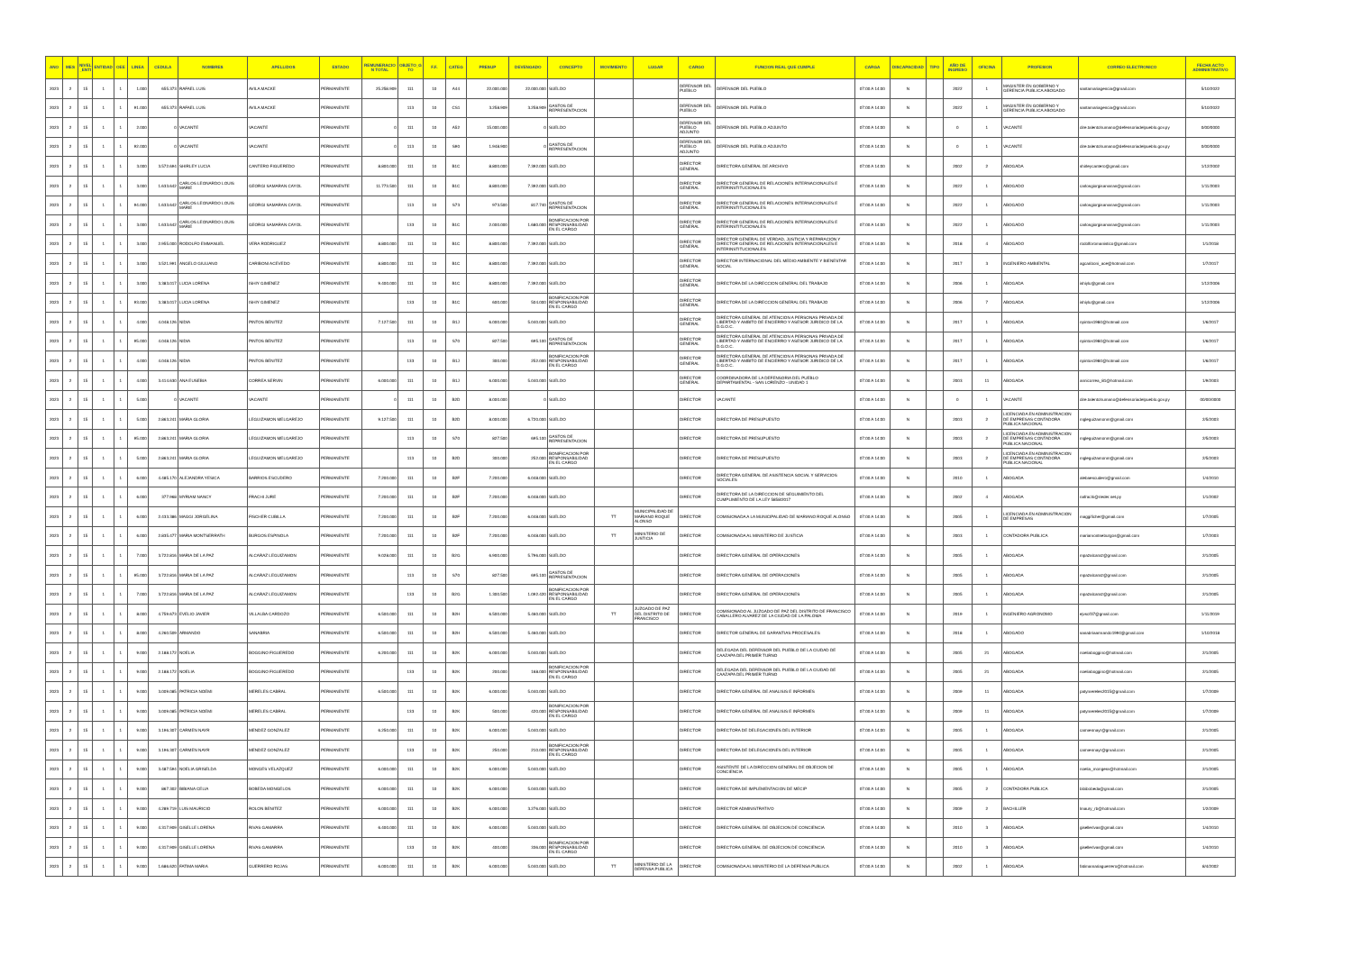| ANO | MES | NIVEL _ENTI | ENTIDAD | OEE | LINEA | CEDULA | NOMBRES | APELLIDOS | ESTADO | REMUNERACIO N TOTAL | OBJETO_G TO | F.F. | CATEG | PRESUP | DEVENGADO | CONCEPTO | MOVIMIENTO | LUGAR | CARGO | FUNCION REAL QUE CUMPLE | CARGA | DISCAPACIDAD | TIPO | AÑO DE INGRESO | OFICINA | PROFESION | CORREO ELECTRONICO | FECHA ACTO ADMINISTRATIVO |
| --- | --- | --- | --- | --- | --- | --- | --- | --- | --- | --- | --- | --- | --- | --- | --- | --- | --- | --- | --- | --- | --- | --- | --- | --- | --- | --- | --- | --- |
| 2023 | 2 | 15 | 1 | 1 | 1.000 | 655.373 | RAFAEL LUIS | AVILA MACKE | PERMANENTE | 25.258.909 | 111 | 10 | A44 | 22.000.000 | 22.000.000 | SUELDO | | | DEFENSOR DEL PUEBLO | DEFENSOR DEL PUEBLO | 07:00 A 14:00 | N | | 2022 | 1 | MAGISTER EN GOBIERNO Y GERENCIA PUBLICA ABOGADO | santamariagencia@gmail.com | 5/10/2022 |
| 2023 | 2 | 15 | 1 | 1 | 91.000 | 655.373 | RAFAEL LUIS | AVILA MACKE | PERMANENTE | | 113 | 10 | CS1 | 3.258.909 | 3.258.909 | GASTOS DE REPRESENTACION | | | DEFENSOR DEL PUEBLO | DEFENSOR DEL PUEBLO | 07:00 A 14:00 | N | | 2022 | 1 | MAGISTER EN GOBIERNO Y GERENCIA PUBLICA ABOGADO | santamariagencia@gmail.com | 5/10/2022 |
| 2023 | 2 | 15 | 1 | 1 | 2.000 | 0 | VACANTE | VACANTE | PERMANENTE | 0 | 111 | 10 | A52 | 15.000.000 | 0 | SUELDO | | | DEFENSOR DEL PUEBLO ADJUNTO | DEFENSOR DEL PUEBLO ADJUNTO | 07:00 A 14:00 | N | | 0 | 1 | VACANTE | dire.talentohumano@defensoriadelpueblo.gov.py | 0/00/0000 |
| 2023 | 2 | 15 | 1 | 1 | 92.000 | 0 | VACANTE | VACANTE | PERMANENTE | 0 | 113 | 10 | S90 | 1.948.900 | 0 | GASTOS DE REPRESENTACION | | | DEFENSOR DEL PUEBLO ADJUNTO | DEFENSOR DEL PUEBLO ADJUNTO | 07:00 A 14:00 | N | | 0 | 1 | VACANTE | dire.talentohumano@defensoriadelpueblo.gov.py | 0/00/0000 |
| 2023 | 2 | 15 | 1 | 1 | 3.000 | 3.572.694 | SHIRLEY LUCIA | CANTERO FIGUEREDO | PERMANENTE | 8.800.000 | 111 | 10 | B1C | 8.800.000 | 7.392.000 | SUELDO | | | DIRECTOR GENERAL | DIRECTORA GENERAL DE ARCHIVO | 07:00 A 14:00 | N | | 2002 | 2 | ABOGADA | shirleycantero@gmail.com | 1/12/2002 |
| 2023 | 2 | 15 | 1 | 1 | 3.000 | 1.633.642 | CARLOS LEONARDO LOUIS MARIE | GEORGI SAMARAN CAYOL | PERMANENTE | 11.773.500 | 111 | 10 | B1C | 8.800.000 | 7.392.000 | SUELDO | | | DIRECTOR GENERAL | DIRECTOR GENERAL DE RELACIONES INTERNACIONALES E INTERINSTITUCIONALES | 07:00 A 14:00 | N | | 2022 | 1 | ABOGADO | carlosgiorgisamaran@gmail.com | 1/11/2003 |
| 2023 | 2 | 15 | 1 | 1 | 94.000 | 1.633.642 | CARLOS LEONARDO LOUIS MARIE | GEORGI SAMARAN CAYOL | PERMANENTE | | 113 | 10 | S73 | 973.500 | 817.740 | GASTOS DE REPRESENTACION | | | DIRECTOR GENERAL | DIRECTOR GENERAL DE RELACIONES INTERNACIONALES E INTERINSTITUCIONALES | 07:00 A 14:00 | N | | 2022 | 1 | ABOGADO | carlosgiorgisamaran@gmail.com | 1/11/2003 |
| 2023 | 2 | 15 | 1 | 1 | 3.000 | 1.633.642 | CARLOS LEONARDO LOUIS MARIE | GEORGI SAMARAN CAYOL | PERMANENTE | | 133 | 10 | B1C | 2.000.000 | 1.680.000 | BONIFICACION POR RESPONSABILIDAD EN EL CARGO | | | DIRECTOR GENERAL | DIRECTOR GENERAL DE RELACIONES INTERNACIONALES E INTERINSTITUCIONALES | 07:00 A 14:00 | N | | 2022 | 1 | ABOGADO | carlosgiorgisamaran@gmail.com | 1/11/2003 |
| 2023 | 2 | 15 | 1 | 1 | 3.000 | 2.955.000 | RODOLFO EMMANUEL | VERA RODRIGUEZ | PERMANENTE | 8.800.000 | 111 | 10 | B1C | 8.800.000 | 7.392.000 | SUELDO | | | DIRECTOR GENERAL | DIRECTOR GENERAL DE VERDAD, JUSTICIA Y REPARACIÓN Y DIRECTOR GENERAL DE RELACIONES INTERNACIONALES E INTERINSTITUCIONALES | 07:00 A 14:00 | N | | 2018 | 4 | ABOGADO | rodolforomanistico@gmail.com | 1/1/2018 |
| 2023 | 2 | 15 | 1 | 1 | 3.000 | 3.521.991 | ANGELO GIULIANO | CARIBONI ACEVEDO | PERMANENTE | 8.800.000 | 111 | 10 | B1C | 8.800.000 | 7.392.000 | SUELDO | | | DIRECTOR GENERAL | DIRECTOR INTERNACIONAL DEL MEDIO AMBIENTE Y BIENESTAR SOCIAL | 07:00 A 14:00 | N | | 2017 | 3 | INGENIERO AMBIENTAL | agcariboni_ace@hotmail.com | 1/7/2017 |
| 2023 | 2 | 15 | 1 | 1 | 3.000 | 3.383.017 | LUCIA LORENA | ISHIY GIMENEZ | PERMANENTE | 9.400.000 | 111 | 10 | B1C | 8.800.000 | 7.392.000 | SUELDO | | | DIRECTOR GENERAL | DIRECTORA DE LA DIRECCION GENERAL DEL TRABAJO | 07:00 A 14:00 | N | | 2006 | 1 | ABOGADA | ishiylu@gmail.com | 1/12/2006 |
| 2023 | 2 | 15 | 1 | 1 | 93.000 | 3.383.017 | LUCIA LORENA | ISHIY GIMENEZ | PERMANENTE | | 133 | 10 | B1C | 600.000 | 504.000 | BONIFICACION POR RESPONSABILIDAD EN EL CARGO | | | DIRECTOR GENERAL | DIRECTORA DE LA DIRECCION GENERAL DEL TRABAJO | 07:00 A 14:00 | N | | 2006 | 7 | ABOGADA | ishiylu@gmail.com | 1/12/2006 |
| 2023 | 2 | 15 | 1 | 1 | 4.000 | 4.048.126 | NIDIA | PINTOS BENITEZ | PERMANENTE | 7.127.500 | 111 | 10 | B1J | 6.000.000 | 5.040.000 | SUELDO | | | DIRECTOR GENERAL | DIRECTORA GENERAL DE ATENCION A PERSONAS PRIVADA DE LIBERTAD Y AMBITO DE ENCIERRO Y ASESOR JURIDICO DE LA D.G.O.C. | 07:00 A 14:00 | N | | 2017 | 1 | ABOGADA | npintos1984@hotmail.com | 1/6/2017 |
| 2023 | 2 | 15 | 1 | 1 | 95.000 | 4.048.126 | NIDIA | PINTOS BENITEZ | PERMANENTE | | 113 | 10 | S70 | 827.500 | 695.100 | GASTOS DE REPRESENTACION | | | DIRECTOR GENERAL | DIRECTORA GENERAL DE ATENCION A PERSONAS PRIVADA DE LIBERTAD Y AMBITO DE ENCIERRO Y ASESOR JURIDICO DE LA D.G.O.C. | 07:00 A 14:00 | N | | 2017 | 1 | ABOGADA | npintos1984@hotmail.com | 1/6/2017 |
| 2023 | 2 | 15 | 1 | 1 | 4.000 | 4.048.126 | NIDIA | PINTOS BENITEZ | PERMANENTE | | 133 | 10 | B1J | 300.000 | 252.000 | BONIFICACION POR RESPONSABILIDAD EN EL CARGO | | | DIRECTOR GENERAL | DIRECTORA GENERAL DE ATENCION A PERSONAS PRIVADA DE LIBERTAD Y AMBITO DE ENCIERRO Y ASESOR JURIDICO DE LA D.G.O.C. | 07:00 A 14:00 | N | | 2017 | 1 | ABOGADA | npintos1984@hotmail.com | 1/6/2017 |
| 2023 | 2 | 15 | 1 | 1 | 4.000 | 3.414.630 | ANA EUSEBIA | CORREA SERVIN | PERMANENTE | 6.000.000 | 111 | 10 | B1J | 6.000.000 | 5.040.000 | SUELDO | | | DIRECTOR GENERAL | COORDINADORA DE LA DEFENSORIA DEL PUEBLO DEPARTAMENTAL - SAN LORENZO - UNIDAD 1 | 07:00 A 14:00 | N | | 2003 | 11 | ABOGADA | annicorrea_81@hotmail.com | 1/9/2003 |
| 2023 | 2 | 15 | 1 | 1 | 5.000 | 0 | VACANTE | VACANTE | PERMANENTE | 0 | 111 | 10 | B2D | 8.000.000 | 0 | SUELDO | | | DIRECTOR | VACANTE | 07:00 A 14:00 | N | | 0 | 1 | VACANTE | dire.talentohumano@defensoriadelpueblo.gov.py | 00/00/0000 |
| 2023 | 2 | 15 | 1 | 1 | 5.000 | 2.863.241 | MARIA GLORIA | LEGUIZAMON MELGAREJO | PERMANENTE | 9.127.500 | 111 | 10 | B2D | 8.000.000 | 6.720.000 | SUELDO | | | DIRECTOR | DIRECTORA DE PRESUPUESTO | 07:00 A 14:00 | N | | 2003 | 2 | LICENCIADA EN ADMINISTRACION DE EMPRESAS CONTADORA PUBLICA NACIONAL | mgleguizamonm@gmail.com | 2/5/2003 |
| 2023 | 2 | 15 | 1 | 1 | 95.000 | 2.863.241 | MARIA GLORIA | LEGUIZAMON MELGAREJO | PERMANENTE | | 113 | 10 | S70 | 827.500 | 695.100 | GASTOS DE REPRESENTACION | | | DIRECTOR | DIRECTORA DE PRESUPUESTO | 07:00 A 14:00 | N | | 2003 | 2 | LICENCIADA EN ADMINISTRACION DE EMPRESAS CONTADORA PUBLICA NACIONAL | mgleguizamonm@gmail.com | 2/5/2003 |
| 2023 | 2 | 15 | 1 | 1 | 5.000 | 2.863.241 | MARIA GLORIA | LEGUIZAMON MELGAREJO | PERMANENTE | | 113 | 10 | B2D | 300.000 | 252.000 | BONIFICACION POR RESPONSABILIDAD EN EL CARGO | | | DIRECTOR | DIRECTORA DE PRESUPUESTO | 07:00 A 14:00 | N | | 2003 | 2 | LICENCIADA EN ADMINISTRACION DE EMPRESAS CONTADORA PUBLICA NACIONAL | mgleguizamonm@gmail.com | 2/5/2003 |
| 2023 | 2 | 15 | 1 | 1 | 6.000 | 4.485.170 | ALEJANDRA YESICA | BARRIOS ESCUDERO | PERMANENTE | 7.200.000 | 111 | 10 | B2F | 7.200.000 | 6.048.000 | SUELDO | | | DIRECTOR | DIRECTORA GENERAL DE ASISTENCIA SOCIAL Y SERVICIOS SOCIALES | 07:00 A 14:00 | N | | 2010 | 1 | ABOGADA | alebaescudero@gmail.com | 1/4/2010 |
| 2023 | 2 | 15 | 1 | 1 | 6.000 | 377.968 | MYRIAM NANCY | FRACHI JURE | PERMANENTE | 7.200.000 | 111 | 10 | B2F | 7.200.000 | 6.048.000 | SUELDO | | | DIRECTOR | DIRECTORA DE LA DIRECCION DE SEGUIMIENTO DEL CUMPLIMIENTO DE LA LEY 5858/2017 | 07:00 A 14:00 | N | | 2002 | 4 | ABOGADA | nafrachi@rieder.net.py | 1/1/2002 |
| 2023 | 2 | 15 | 1 | 1 | 6.000 | 2.433.386 | MAGGI JORGELINA | FISCHER CUBILLA | PERMANENTE | 7.200.000 | 111 | 10 | B2F | 7.200.000 | 6.048.000 | SUELDO | TT | MUNICIPALIDAD DE MARIANO ROQUE ALONSO | DIRECTOR | COMISIONADA A LA MUNICIPALIDAD DE MARIANO ROQUE ALONSO | 07:00 A 14:00 | N | | 2005 | 1 | LICENCIADA EN ADMINISTRACION DE EMPRESAS | maggificher@gmail.com | 1/7/2005 |
| 2023 | 2 | 15 | 1 | 1 | 6.000 | 2.835.477 | MARIA MONTSERRATH | BURGOS ESPINOLA | PERMANENTE | 7.200.000 | 111 | 10 | B2F | 7.200.000 | 6.048.000 | SUELDO | TT | MINISTERIO DE JUSTICIA | DIRECTOR | COMISIONADA AL MINISTERIO DE JUSTICIA | 07:00 A 14:00 | N | | 2003 | 1 | CONTADORA PUBLICA | mariamontseburgos@gmail.com | 1/7/2003 |
| 2023 | 2 | 15 | 1 | 1 | 7.000 | 3.722.816 | MARIA DE LA PAZ | ALCARAZ LEGUIZAMON | PERMANENTE | 9.028.000 | 111 | 10 | B2G | 6.900.000 | 5.796.000 | SUELDO | | | DIRECTOR | DIRECTORA GENERAL DE OPERACIONES | 07:00 A 14:00 | N | | 2005 | 1 | ABOGADA | mpazalcaraz@gmail.com | 2/1/2005 |
| 2023 | 2 | 15 | 1 | 1 | 95.000 | 3.722.816 | MARIA DE LA PAZ | ALCARAZ LEGUIZAMON | PERMANENTE | | 113 | 10 | S70 | 827.500 | 695.100 | GASTOS DE REPRESENTACION | | | DIRECTOR | DIRECTORA GENERAL DE OPERACIONES | 07:00 A 14:00 | N | | 2005 | 1 | ABOGADA | mpazalcaraz@gmail.com | 2/1/2005 |
| 2023 | 2 | 15 | 1 | 1 | 7.000 | 3.722.816 | MARIA DE LA PAZ | ALCARAZ LEGUIZAMON | PERMANENTE | | 133 | 10 | B2G | 1.300.500 | 1.092.420 | BONIFICACION POR RESPONSABILIDAD EN EL CARGO | | | DIRECTOR | DIRECTORA GENERAL DE OPERACIONES | 07:00 A 14:00 | N | | 2005 | 1 | ABOGADA | mpazalcaraz@gmail.com | 2/1/2005 |
| 2023 | 2 | 15 | 1 | 1 | 8.000 | 4.759.673 | EVELIO JAVIER | VILLALBA CARDOZO | PERMANENTE | 6.500.000 | 111 | 10 | B2H | 6.500.000 | 5.460.000 | SUELDO | TT | JUZGADO DE PAZ DEL DISTRITO DE FRANCISCO | DIRECTOR | COMISIONADO AL JUZGADO DE PAZ DEL DISTRITO DE FRANCISCO CABALLERO ALVAREZ DE LA CIUDAD DE LA PALOMA | 07:00 A 14:00 | N | | 2019 | 1 | INGENIERO AGRONOMO | ejvsof37@gmail.com | 1/11/2019 |
| 2023 | 2 | 15 | 1 | 1 | 8.000 | 4.260.509 | ARMANDO | SANABRIA | PERMANENTE | 6.500.000 | 111 | 10 | B2H | 6.500.000 | 5.460.000 | SUELDO | | | DIRECTOR | DIRECTOR GENERAL DE GARANTIAS PROCESALES | 07:00 A 14:00 | N | | 2018 | 1 | ABOGADO | sanabriaarmando1994@gmail.com | 1/10/2018 |
| 2023 | 2 | 15 | 1 | 1 | 9.000 | 2.188.172 | NOELIA | BOGGINO FIGUEREDO | PERMANENTE | 6.200.000 | 111 | 10 | B2K | 6.000.000 | 5.040.000 | SUELDO | | | DIRECTOR | DELEGADA DEL DEFENSOR DEL PUEBLO DE LA CIUDAD DE CAAZAPA DEL PRIMER TURNO | 07:00 A 14:00 | N | | 2005 | 21 | ABOGADA | noeliaboggino@hotmail.com | 2/1/2005 |
| 2023 | 2 | 15 | 1 | 1 | 9.000 | 2.188.172 | NOELIA | BOGGINO FIGUEREDO | PERMANENTE | | 133 | 10 | B2K | 200.000 | 168.000 | BONIFICACION POR RESPONSABILIDAD EN EL CARGO | | | DIRECTOR | DELEGADA DEL DEFENSOR DEL PUEBLO DE LA CIUDAD DE CAAZAPA DEL PRIMER TURNO | 07:00 A 14:00 | N | | 2005 | 21 | ABOGADA | noeliaboggino@hotmail.com | 2/1/2005 |
| 2023 | 2 | 15 | 1 | 1 | 9.000 | 3.009.085 | PATRICIA NOEMI | MERELES CABRAL | PERMANENTE | 6.500.000 | 111 | 10 | B2K | 6.000.000 | 5.040.000 | SUELDO | | | DIRECTOR | DIRECTORA GENERAL DE ANALISIS E INFORMES | 07:00 A 14:00 | N | | 2009 | 11 | ABOGADA | patymereles2015@gmail.com | 1/7/2009 |
| 2023 | 2 | 15 | 1 | 1 | 9.000 | 3.009.085 | PATRICIA NOEMI | MERELES CABRAL | PERMANENTE | | 133 | 10 | B2K | 500.000 | 420.000 | BONIFICACION POR RESPONSABILIDAD EN EL CARGO | | | DIRECTOR | DIRECTORA GENERAL DE ANALISIS E INFORMES | 07:00 A 14:00 | N | | 2009 | 11 | ABOGADA | patymereles2015@gmail.com | 1/7/2009 |
| 2023 | 2 | 15 | 1 | 1 | 9.000 | 3.196.307 | CARMEN NAYR | MENDEZ GONZALEZ | PERMANENTE | 6.250.000 | 111 | 10 | B2K | 6.000.000 | 5.040.000 | SUELDO | | | DIRECTOR | DIRECTORA DE DELEGACIONES DEL INTERIOR | 07:00 A 14:00 | N | | 2005 | 1 | ABOGADA | carmennayr@gmail.com | 2/1/2005 |
| 2023 | 2 | 15 | 1 | 1 | 9.000 | 3.196.307 | CARMEN NAYR | MENDEZ GONZALEZ | PERMANENTE | | 133 | 10 | B2K | 250.000 | 210.000 | BONIFICACION POR RESPONSABILIDAD EN EL CARGO | | | DIRECTOR | DIRECTORA DE DELEGACIONES DEL INTERIOR | 07:00 A 14:00 | N | | 2005 | 1 | ABOGADA | carmennayr@gmail.com | 2/1/2005 |
| 2023 | 2 | 15 | 1 | 1 | 9.000 | 3.487.594 | NOELIA GRISELDA | MONGES VELAZQUEZ | PERMANENTE | 6.000.000 | 111 | 10 | B2K | 6.000.000 | 5.040.000 | SUELDO | | | DIRECTOR | ASISTENTE DE LA DIRECCION GENERAL DE OBJECION DE CONCIENCIA | 07:00 A 14:00 | N | | 2005 | 1 | ABOGADA | noelia_mongesv@hotmail.com | 2/1/2005 |
| 2023 | 2 | 15 | 1 | 1 | 9.000 | 867.302 | BIBIANA CELIA | BOBEDA MONGELOS | PERMANENTE | 6.000.000 | 111 | 10 | B2K | 6.000.000 | 5.040.000 | SUELDO | | | DIRECTOR | DIRECTORA DE IMPLEMENTACION DE MECIP | 07:00 A 14:00 | N | | 2005 | 2 | CONTADORA PUBLICA | bibibobeda@gmail.com | 2/1/2005 |
| 2023 | 2 | 15 | 1 | 1 | 9.000 | 4.289.719 | LUIS MAURICIO | ROLON BENITEZ | PERMANENTE | 6.000.000 | 111 | 10 | B2K | 6.000.000 | 3.276.000 | SUELDO | | | DIRECTOR | DIRECTOR ADMINISTRATIVO | 07:00 A 14:00 | N | | 2009 | 2 | BACHILLER | lmaury_rb@hotmail.com | 1/2/2009 |
| 2023 | 2 | 15 | 1 | 1 | 9.000 | 4.317.909 | GISELLE LORENA | RIVAS GAMARRA | PERMANENTE | 6.400.000 | 111 | 10 | B2K | 6.000.000 | 5.040.000 | SUELDO | | | DIRECTOR | DIRECTORA GENERAL DE OBJECION DE CONCIENCIA | 07:00 A 14:00 | N | | 2010 | 3 | ABOGADA | gisellerivas@gmail.com | 1/4/2010 |
| 2023 | 2 | 15 | 1 | 1 | 9.000 | 4.317.909 | GISELLE LORENA | RIVAS GAMARRA | PERMANENTE | | 133 | 10 | B2K | 400.000 | 336.000 | BONIFICACION POR RESPONSABILIDAD EN EL CARGO | | | DIRECTOR | DIRECTORA GENERAL DE OBJECION DE CONCIENCIA | 07:00 A 14:00 | N | | 2010 | 3 | ABOGADA | gisellerivas@gmail.com | 1/4/2010 |
| 2023 | 2 | 15 | 1 | 1 | 9.000 | 1.686.620 | FATIMA MARIA | GUERRERO ROJAS | PERMANENTE | 6.000.000 | 111 | 10 | B2K | 6.000.000 | 5.040.000 | SUELDO | TT | MINISTERIO DE LA DEFENSA PUBLICA | DIRECTOR | COMISIONADA AL MINISTERIO DE LA DEFENSA PUBLICA | 07:00 A 14:00 | N | | 2002 | 1 | ABOGADA | fatimamariaguerrero@hotmail.com | 8/4/2002 |